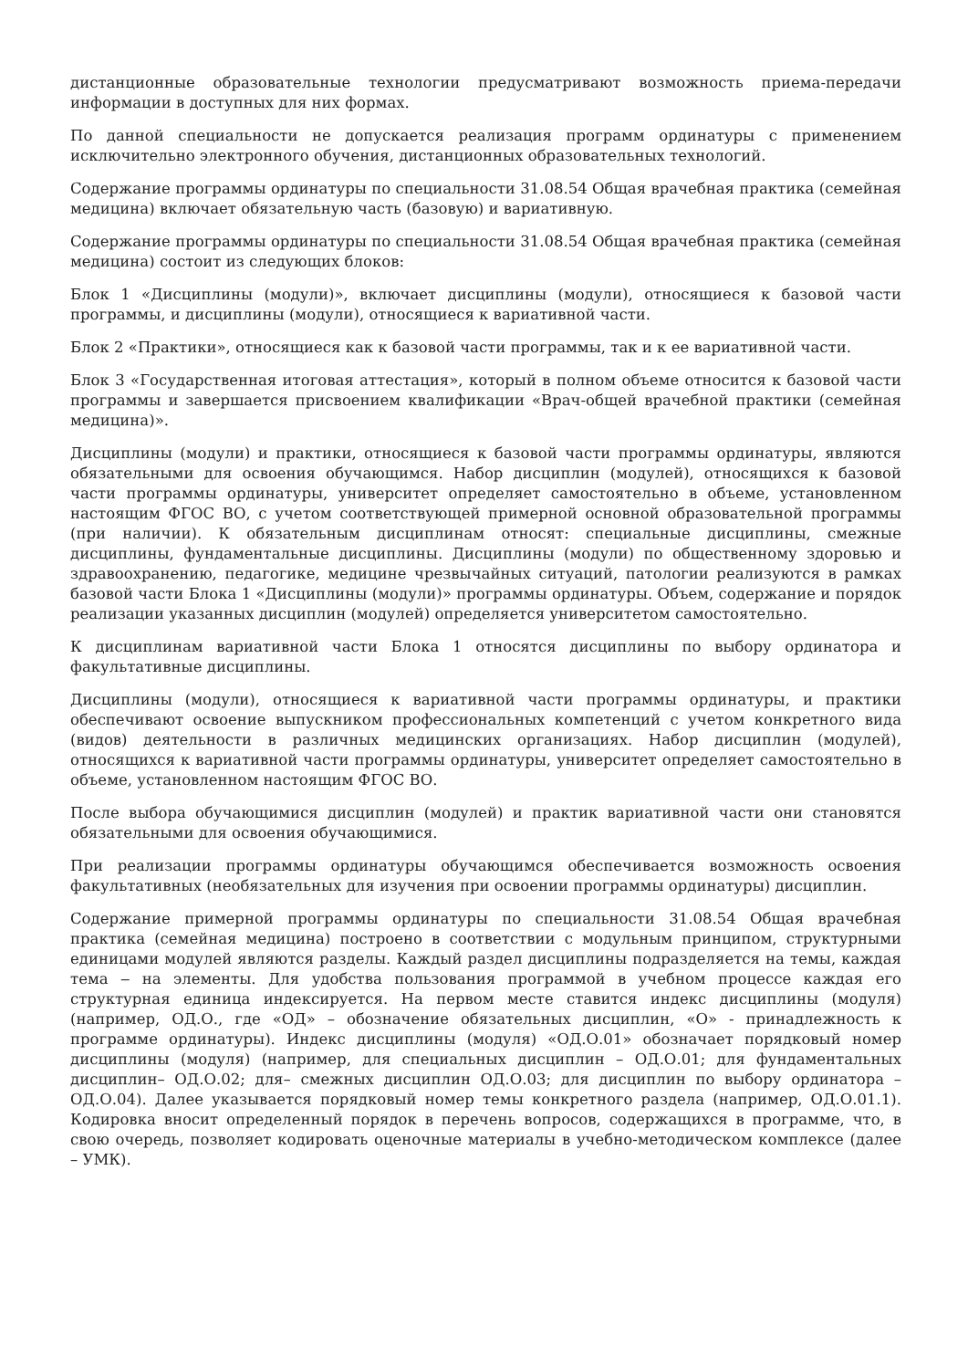дистанционные образовательные технологии предусматривают возможность приема-передачи информации в доступных для них формах.
По данной специальности не допускается реализация программ ординатуры с применением исключительно электронного обучения, дистанционных образовательных технологий.
Содержание программы ординатуры по специальности 31.08.54 Общая врачебная практика (семейная медицина) включает обязательную часть (базовую) и вариативную.
Содержание программы ординатуры по специальности 31.08.54 Общая врачебная практика (семейная медицина) состоит из следующих блоков:
Блок 1 «Дисциплины (модули)», включает дисциплины (модули), относящиеся к базовой части программы, и дисциплины (модули), относящиеся к вариативной части.
Блок 2 «Практики», относящиеся как к базовой части программы, так и к ее вариативной части.
Блок 3 «Государственная итоговая аттестация», который в полном объеме относится к базовой части программы и завершается присвоением квалификации «Врач-общей врачебной практики (семейная медицина)».
Дисциплины (модули) и практики, относящиеся к базовой части программы ординатуры, являются обязательными для освоения обучающимся. Набор дисциплин (модулей), относящихся к базовой части программы ординатуры, университет определяет самостоятельно в объеме, установленном настоящим ФГОС ВО, с учетом соответствующей примерной основной образовательной программы (при наличии). К обязательным дисциплинам относят: специальные дисциплины, смежные дисциплины, фундаментальные дисциплины. Дисциплины (модули) по общественному здоровью и здравоохранению, педагогике, медицине чрезвычайных ситуаций, патологии реализуются в рамках базовой части Блока 1 «Дисциплины (модули)» программы ординатуры. Объем, содержание и порядок реализации указанных дисциплин (модулей) определяется университетом самостоятельно.
К дисциплинам вариативной части Блока 1 относятся дисциплины по выбору ординатора и факультативные дисциплины.
Дисциплины (модули), относящиеся к вариативной части программы ординатуры, и практики обеспечивают освоение выпускником профессиональных компетенций с учетом конкретного вида (видов) деятельности в различных медицинских организациях. Набор дисциплин (модулей), относящихся к вариативной части программы ординатуры, университет определяет самостоятельно в объеме, установленном настоящим ФГОС ВО.
После выбора обучающимися дисциплин (модулей) и практик вариативной части они становятся обязательными для освоения обучающимися.
При реализации программы ординатуры обучающимся обеспечивается возможность освоения факультативных (необязательных для изучения при освоении программы ординатуры) дисциплин.
Содержание примерной программы ординатуры по специальности 31.08.54 Общая врачебная практика (семейная медицина) построено в соответствии с модульным принципом, структурными единицами модулей являются разделы. Каждый раздел дисциплины подразделяется на темы, каждая тема ‒ на элементы. Для удобства пользования программой в учебном процессе каждая его структурная единица индексируется. На первом месте ставится индекс дисциплины (модуля) (например, ОД.О., где «ОД» – обозначение обязательных дисциплин, «О» - принадлежность к программе ординатуры). Индекс дисциплины (модуля) «ОД.О.01» обозначает порядковый номер дисциплины (модуля) (например, для специальных дисциплин – ОД.О.01; для фундаментальных дисциплин– ОД.О.02; для– смежных дисциплин ОД.О.03; для дисциплин по выбору ординатора – ОД.О.04). Далее указывается порядковый номер темы конкретного раздела (например, ОД.О.01.1). Кодировка вносит определенный порядок в перечень вопросов, содержащихся в программе, что, в свою очередь, позволяет кодировать оценочные материалы в учебно-методическом комплексе (далее – УМК).